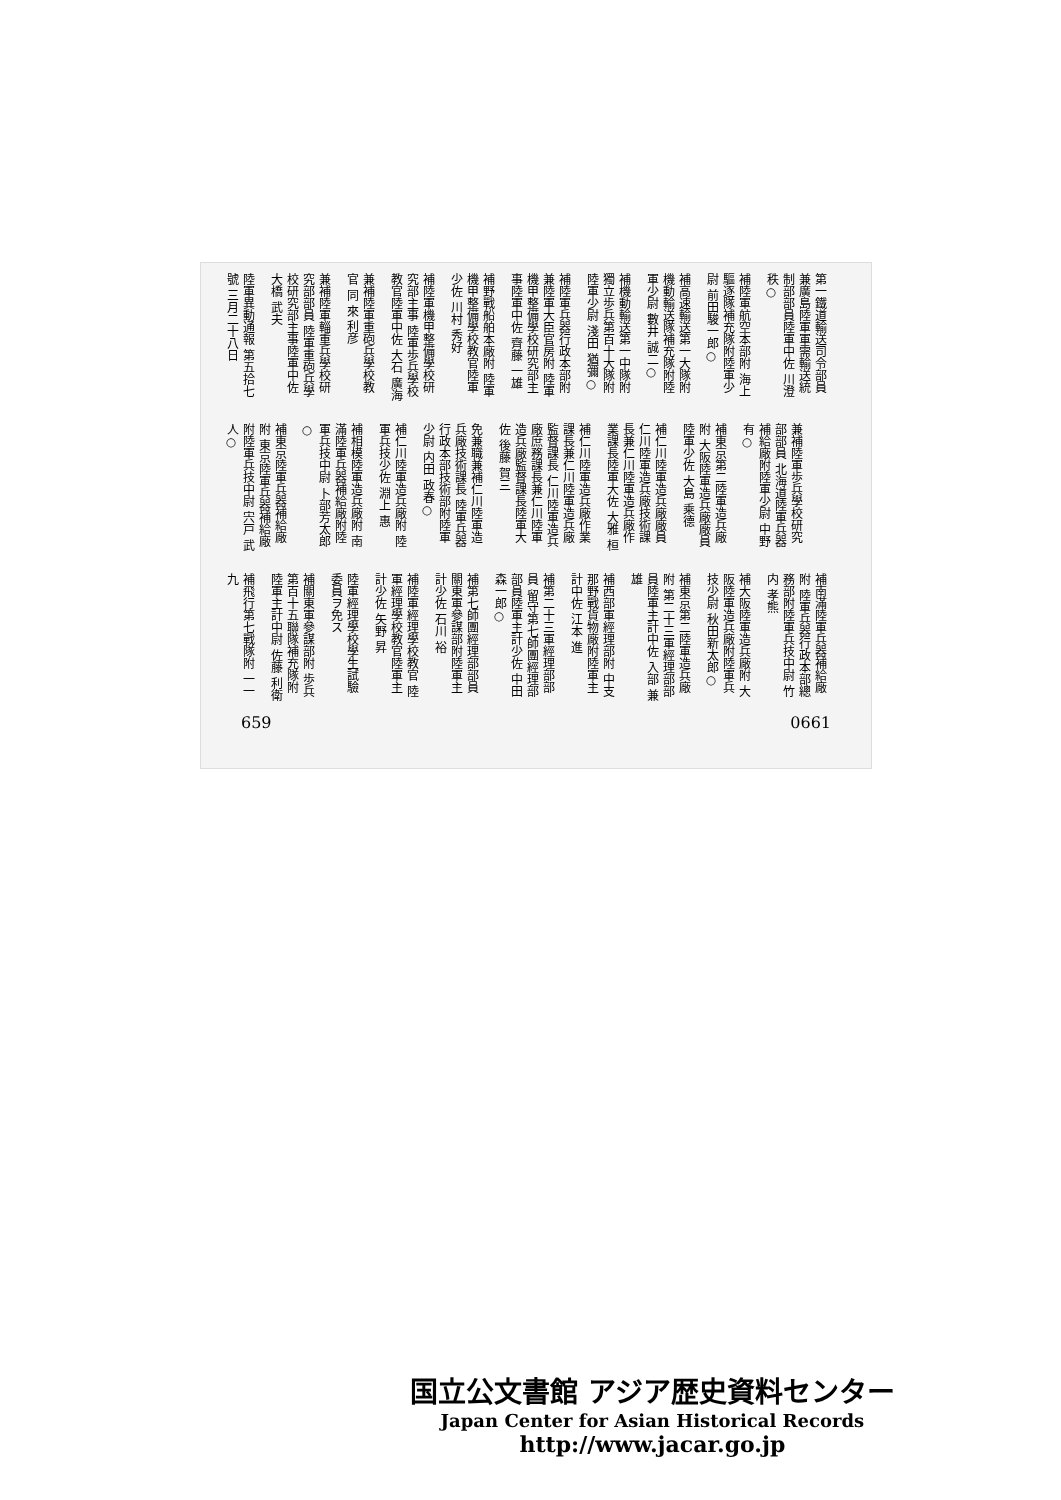第一鐵道輸送司令部員兼廣島陸軍軍需輸送統制部部員陸軍中佐 川澄 秩○
補陸軍航空本部附 海上驅逐隊補充隊附陸軍少尉 前田駿一郎○
補高速輸送第一大隊附 機動輸送隊補充隊附陸軍少尉 數井 誠二○
補機動輸送第一中隊附 獨立歩兵第百十大隊附陸軍少尉 淺田 猶彌○
補陸軍兵器行政本部附兼陸軍大臣官房附 陸軍機甲整備學校研究部主事陸軍中佐 齊藤 一雄
補野戰船舶本廠附 陸軍機甲整備學校教官陸軍少佐 川村 秀好
補陸軍機甲整備學校研究部主事 陸軍歩兵學校教官陸軍中佐 大石 廣海
兼補陸軍重砲兵學校教官 同 來 利彦
兼補陸軍輜重兵學校研究部部員 陸軍重砲兵學校研究部主事陸軍中佐 大橋 武夫
陸軍異動通報 第五拾七號 三月二十八日
兼補陸軍歩兵學校研究部部員 北海道陸軍兵器補給廠附陸軍少尉 中野 有○
補東京第二陸軍造兵廠附 大阪陸軍造兵廠廠員陸軍少佐 大島 乘德
補仁川陸軍造兵廠廠員 仁川陸軍造兵廠技術課長兼仁川陸軍造兵廠作業課長陸軍大佐 大雅 桓
補仁川陸軍造兵廠作業課長兼仁川陸軍造兵廠監督課長 仁川陸軍造兵廠庶務課長兼仁川陸軍造兵廠監督課長陸軍大佐 後藤 賀三
免兼職兼補仁川陸軍造兵廠技術課長 陸軍兵器行政本部技術部附陸軍少尉 内田 政春○
補仁川陸軍造兵廠附 陸軍兵技少佐 淵上 惠
補相模陸軍造兵廠附 南滿陸軍兵器補給廠附陸軍兵技中尉 卜部芳太郎○
補東京陸軍兵器補給廠附 東京陸軍兵器補給廠附陸軍兵技中尉 宍戸 武人○
補南滿陸軍兵器補給廠附 陸軍兵器行政本部總務部附陸軍兵技中尉 竹内 孝熊
補大阪陸軍造兵廠附 大阪陸軍造兵廠附陸軍兵技少尉 秋田新太郎○
補東京第二陸軍造兵廠附 第二十三軍經理部部員陸軍主計中佐 入部 兼雄
補西部軍經理部附 中支那野戰貨物廠附陸軍主計中佐 江本 進
補第二十三軍經理部部員 留守第七師團經理部部員陸軍主計少佐 中田森一郎○
補第七師團經理部部員 關東軍參謀部附陸軍主計少佐 石川 裕
補陸軍經理學校教官 陸軍經理學校教官陸軍主計少佐 矢野 昇
陸軍經理學校學生試驗委員ヲ免ス
補關東軍參謀部附 歩兵第百十五聯隊補充隊附陸軍主計中尉 佐藤 利衛
補飛行第七戰隊附 一一九
659 0661
国立公文書館 アジア歴史資料センター
Japan Center for Asian Historical Records
http://www.jacar.go.jp